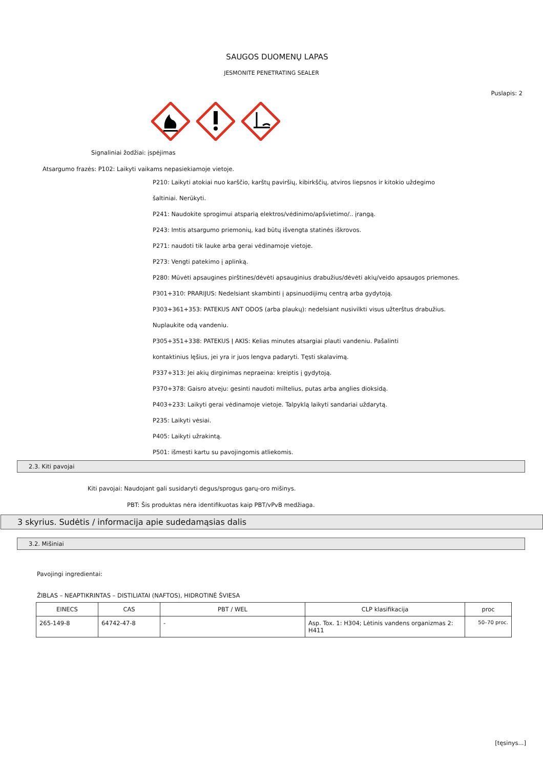SAUGOS DUOMENŲ LAPAS
JESMONITE PENETRATING SEALER
Puslapis: 2
Signaliniai žodžiai: įspėjimas
Atsargumo frazės: P102: Laikyti vaikams nepasiekiamoje vietoje.
P210: Laikyti atokiai nuo karščio, karštų paviršių, kibirkščių, atviros liepsnos ir kitokio uždegimo
šaltiniai. Nerūkyti.
P241: Naudokite sprogimui atsparią elektros/vėdinimo/apšvietimo/.. įrangą.
P243: Imtis atsargumo priemonių, kad būtų išvengta statinės iškrovos.
P271: naudoti tik lauke arba gerai vėdinamoje vietoje.
P273: Vengti patekimo į aplinką.
P280: Mūvėti apsaugines pirštines/dėvėti apsauginius drabužius/dėvėti akių/veido apsaugos priemones.
P301+310: PRARIJUS: Nedelsiant skambinti į apsinuodijimų centrą arba gydytoją.
P303+361+353: PATEKUS ANT ODOS (arba plaukų): nedelsiant nusivilkti visus užterštus drabužius.
Nuplaukite odą vandeniu.
P305+351+338: PATEKUS Į AKIS: Kelias minutes atsargiai plauti vandeniu. Pašalinti
kontaktinius lęšius, jei yra ir juos lengva padaryti. Tęsti skalavimą.
P337+313: Jei akių dirginimas nepraeina: kreiptis į gydytoją.
P370+378: Gaisro atveju: gesinti naudoti miltelius, putas arba anglies dioksidą.
P403+233: Laikyti gerai vėdinamoje vietoje. Talpyklą laikyti sandariai uždarytą.
P235: Laikyti vėsiai.
P405: Laikyti užrakintą.
P501: išmesti kartu su pavojingomis atliekomis.
2.3. Kiti pavojai
Kiti pavojai: Naudojant gali susidaryti degus/sprogus garų-oro mišinys.
PBT: Šis produktas nėra identifikuotas kaip PBT/vPvB medžiaga.
3 skyrius. Sudėtis / informacija apie sudedamąsias dalis
3.2. Mišiniai
Pavojingi ingredientai:
ŽIBLAS – NEAPTIKRINTAS – DISTILIATAI (NAFTOS), HIDROTINĖ ŠVIESA
| EINECS | CAS | PBT / WEL | CLP klasifikacija | proc |
| --- | --- | --- | --- | --- |
| 265-149-8 | 64742-47-8 | - | Asp. Tox. 1: H304; Lėtinis vandens organizmas 2: H411 | 50–70 proc. |
[tęsinys...]